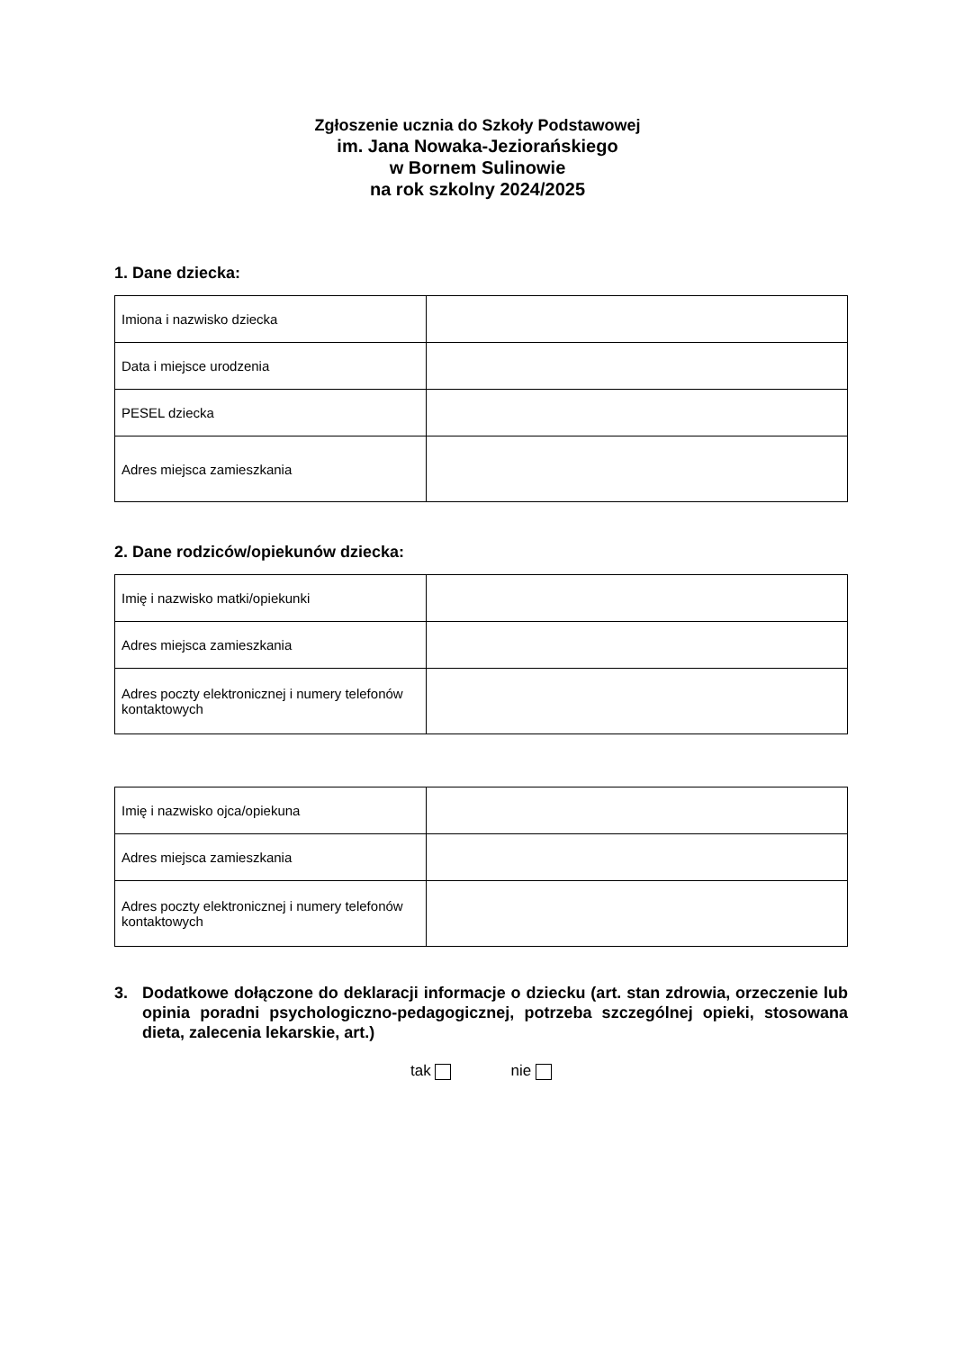Zgłoszenie ucznia do Szkoły Podstawowej
im. Jana Nowaka-Jeziorańskiego
w Bornem Sulinowie
na rok szkolny 2024/2025
1. Dane dziecka:
| Imiona i nazwisko dziecka | |
| Data i miejsce urodzenia | |
| PESEL dziecka | |
| Adres miejsca zamieszkania | |
2. Dane rodziców/opiekunów dziecka:
| Imię i nazwisko matki/opiekunki | |
| Adres miejsca zamieszkania | |
| Adres poczty elektronicznej i numery telefonów kontaktowych | |
| Imię i nazwisko ojca/opiekuna | |
| Adres miejsca zamieszkania | |
| Adres poczty elektronicznej i numery telefonów kontaktowych | |
3. Dodatkowe dołączone do deklaracji informacje o dziecku (art. stan zdrowia, orzeczenie lub opinia poradni psychologiczno-pedagogicznej, potrzeba szczególnej opieki, stosowana dieta, zalecenia lekarskie, art.)
tak nie